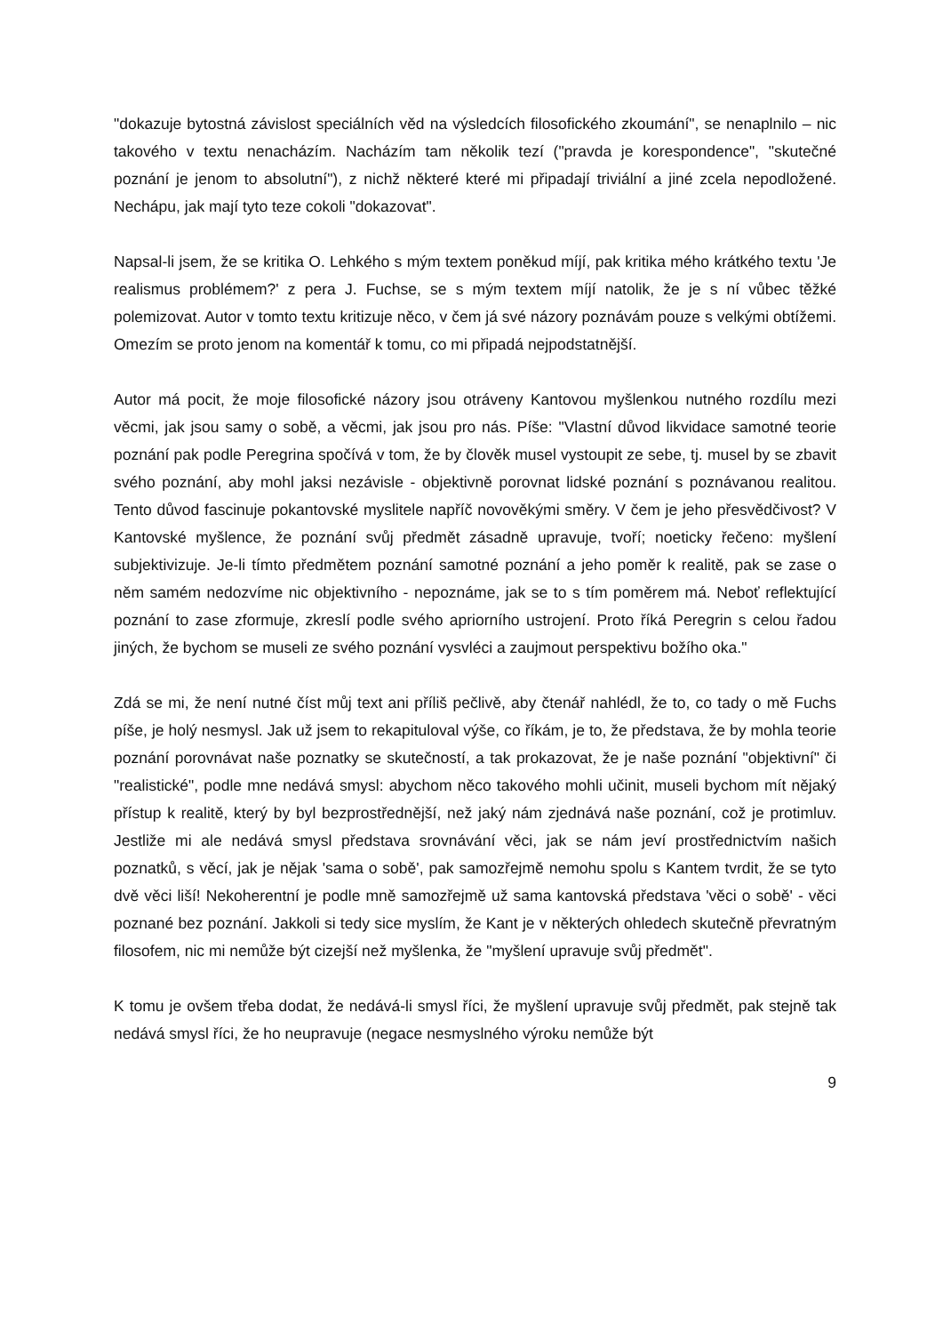"dokazuje bytostná závislost speciálních věd na výsledcích filosofického zkoumání", se nenaplnilo – nic takového v textu nenacházím. Nacházím tam několik tezí ("pravda je korespondence", "skutečné poznání je jenom to absolutní"), z nichž některé které mi připadají triviální a jiné zcela nepodložené. Nechápu, jak mají tyto teze cokoli "dokazovat".
Napsal-li jsem, že se kritika O. Lehkého s mým textem poněkud míjí, pak kritika mého krátkého textu 'Je realismus problémem?' z pera J. Fuchse, se s mým textem míjí natolik, že je s ní vůbec těžké polemizovat. Autor v tomto textu kritizuje něco, v čem já své názory poznávám pouze s velkými obtížemi. Omezím se proto jenom na komentář k tomu, co mi připadá nejpodstatnější.
Autor má pocit, že moje filosofické názory jsou otráveny Kantovou myšlenkou nutného rozdílu mezi věcmi, jak jsou samy o sobě, a věcmi, jak jsou pro nás. Píše: "Vlastní důvod likvidace samotné teorie poznání pak podle Peregrina spočívá v tom, že by člověk musel vystoupit ze sebe, tj. musel by se zbavit svého poznání, aby mohl jaksi nezávisle - objektivně porovnat lidské poznání s poznávanou realitou. Tento důvod fascinuje pokantovské myslitele napříč novověkými směry. V čem je jeho přesvědčivost? V Kantovské myšlence, že poznání svůj předmět zásadně upravuje, tvoří; noeticky řečeno: myšlení subjektivizuje. Je-li tímto předmětem poznání samotné poznání a jeho poměr k realitě, pak se zase o něm samém nedozvíme nic objektivního - nepoznáme, jak se to s tím poměrem má. Neboť reflektující poznání to zase zformuje, zkreslí podle svého apriorního ustrojení. Proto říká Peregrin s celou řadou jiných, že bychom se museli ze svého poznání vysvléci a zaujmout perspektivu božího oka."
Zdá se mi, že není nutné číst můj text ani příliš pečlivě, aby čtenář nahlédl, že to, co tady o mě Fuchs píše, je holý nesmysl. Jak už jsem to rekapituloval výše, co říkám, je to, že představa, že by mohla teorie poznání porovnávat naše poznatky se skutečností, a tak prokazovat, že je naše poznání "objektivní" či "realistické", podle mne nedává smysl: abychom něco takového mohli učinit, museli bychom mít nějaký přístup k realitě, který by byl bezprostřednější, než jaký nám zjednává naše poznání, což je protimluv. Jestliže mi ale nedává smysl představa srovnávání věci, jak se nám jeví prostřednictvím našich poznatků, s věcí, jak je nějak 'sama o sobě', pak samozřejmě nemohu spolu s Kantem tvrdit, že se tyto dvě věci liší! Nekoherentní je podle mně samozřejmě už sama kantovská představa 'věci o sobě' - věci poznané bez poznání. Jakkoli si tedy sice myslím, že Kant je v některých ohledech skutečně převratným filosofem, nic mi nemůže být cizejší než myšlenka, že "myšlení upravuje svůj předmět".
K tomu je ovšem třeba dodat, že nedává-li smysl říci, že myšlení upravuje svůj předmět, pak stejně tak nedává smysl říci, že ho neupravuje (negace nesmyslného výroku nemůže být
9